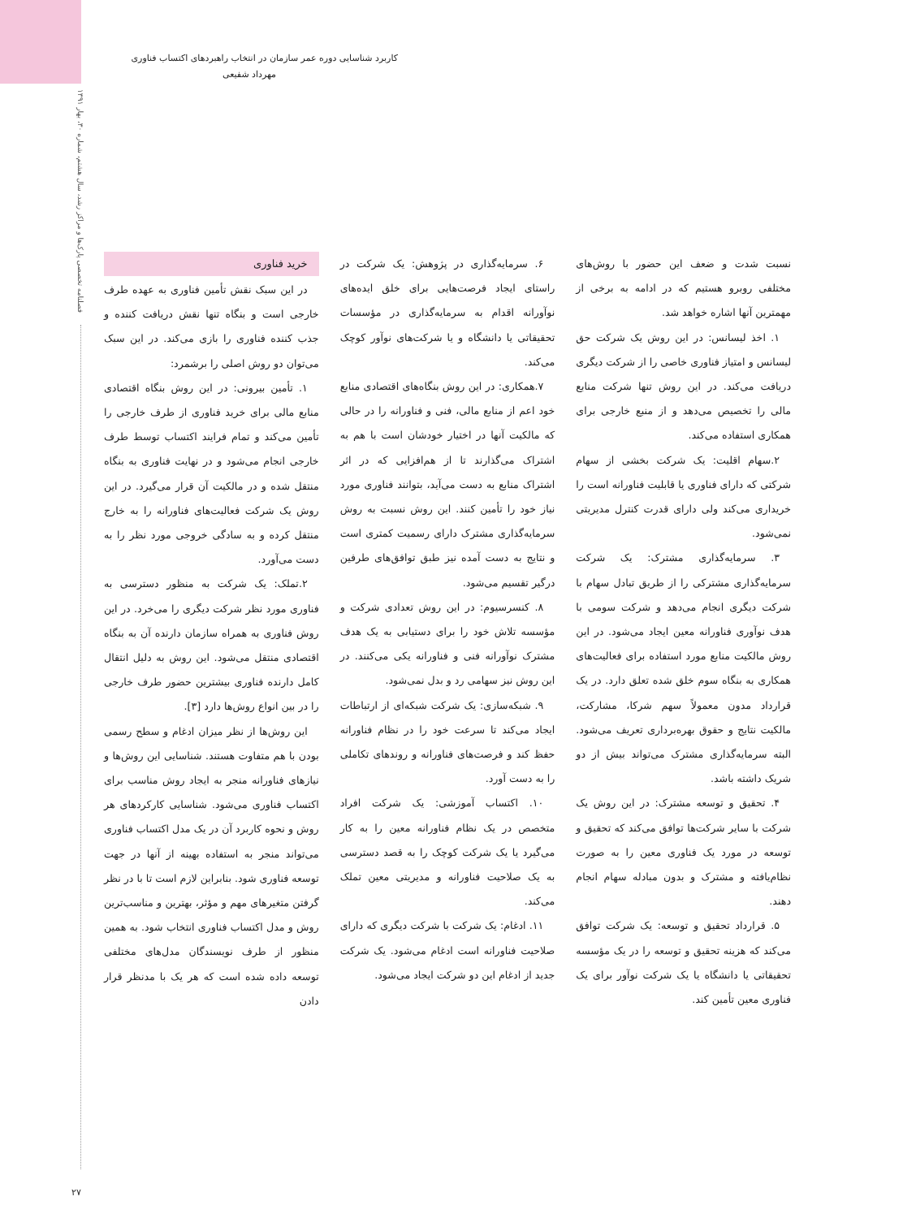فصلنامه تخصصی پارک‌ها و مراکز رشد، سال هشتم، شماره ۳۰، بهار ۱۳۹۱
کاربرد شناسایی دوره عمر سازمان در انتخاب راهبردهای اکتساب فناوری
مهرداد شفیعی
نسبت شدت و ضعف این حضور با روش‌های مختلفی روبرو هستیم که در ادامه به برخی از مهمترین آنها اشاره خواهد شد.
۱. اخذ لیسانس: در این روش یک شرکت حق لیسانس و امتیاز فناوری خاصی را از شرکت دیگری دریافت می‌کند. در این روش تنها شرکت منابع مالی را تخصیص می‌دهد و از منبع خارجی برای همکاری استفاده می‌کند.
۲.سهام اقلیت: یک شرکت بخشی از سهام شرکتی که دارای فناوری یا قابلیت فناورانه است را خریداری می‌کند ولی دارای قدرت کنترل مدیریتی نمی‌شود.
۳. سرمایه‌گذاری مشترک: یک شرکت سرمایه‌گذاری مشترکی را از طریق تبادل سهام با شرکت دیگری انجام می‌دهد و شرکت سومی با هدف نوآوری فناورانه معین ایجاد می‌شود. در این روش مالکیت منابع مورد استفاده برای فعالیت‌های همکاری به بنگاه سوم خلق شده تعلق دارد. در یک قرارداد مدون معمولاً سهم شرکا، مشارکت، مالکیت نتایج و حقوق بهره‌برداری تعریف می‌شود. البته سرمایه‌گذاری مشترک می‌تواند بیش از دو شریک داشته باشد.
۴. تحقیق و توسعه مشترک: در این روش یک شرکت با سایر شرکت‌ها توافق می‌کند که تحقیق و توسعه در مورد یک فناوری معین را به صورت نظام‌یافته و مشترک و بدون مبادله سهام انجام دهند.
۵. قرارداد تحقیق و توسعه: یک شرکت توافق می‌کند که هزینه تحقیق و توسعه را در یک مؤسسه تحقیقاتی یا دانشگاه یا یک شرکت نوآور برای یک فناوری معین تأمین کند.
۶. سرمایه‌گذاری در پژوهش: یک شرکت در راستای ایجاد فرصت‌هایی برای خلق ایده‌های نوآورانه اقدام به سرمایه‌گذاری در مؤسسات تحقیقاتی یا دانشگاه و یا شرکت‌های نوآور کوچک می‌کند.
۷.همکاری: در این روش بنگاه‌های اقتصادی منابع خود اعم از منابع مالی، فنی و فناورانه را در حالی که مالکیت آنها در اختیار خودشان است با هم به اشتراک می‌گذارند تا از هم‌افزایی که در اثر اشتراک منابع به دست می‌آید، بتوانند فناوری مورد نیاز خود را تأمین کنند. این روش نسبت به روش سرمایه‌گذاری مشترک دارای رسمیت کمتری است و نتایج به دست آمده نیز طبق توافق‌های طرفین درگیر تقسیم می‌شود.
۸. کنسرسیوم: در این روش تعدادی شرکت و مؤسسه تلاش خود را برای دستیابی به یک هدف مشترک نوآورانه فنی و فناورانه یکی می‌کنند. در این روش نیز سهامی رد و بدل نمی‌شود.
۹. شبکه‌سازی: یک شرکت شبکه‌ای از ارتباطات ایجاد می‌کند تا سرعت خود را در نظام فناورانه حفظ کند و فرصت‌های فناورانه و روندهای تکاملی را به دست آورد.
۱۰. اکتساب آموزشی: یک شرکت افراد متخصص در یک نظام فناورانه معین را به کار می‌گیرد یا یک شرکت کوچک را به قصد دسترسی به یک صلاحیت فناورانه و مدیریتی معین تملک می‌کند.
۱۱. ادغام: یک شرکت با شرکت دیگری که دارای صلاحیت فناورانه است ادغام می‌شود. یک شرکت جدید از ادغام این دو شرکت ایجاد می‌شود.
خرید فناوری
در این سبک نقش تأمین فناوری به عهده طرف خارجی است و بنگاه تنها نقش دریافت کننده و جذب کننده فناوری را بازی می‌کند. در این سبک می‌توان دو روش اصلی را برشمرد:
۱. تأمین بیرونی: در این روش بنگاه اقتصادی منابع مالی برای خرید فناوری از طرف خارجی را تأمین می‌کند و تمام فرایند اکتساب توسط طرف خارجی انجام می‌شود و در نهایت فناوری به بنگاه منتقل شده و در مالکیت آن قرار می‌گیرد. در این روش یک شرکت فعالیت‌های فناورانه را به خارج منتقل کرده و به سادگی خروجی مورد نظر را به دست می‌آورد.
۲.تملک: یک شرکت به منظور دسترسی به فناوری مورد نظر شرکت دیگری را می‌خرد. در این روش فناوری به همراه سازمان دارنده آن به بنگاه اقتصادی منتقل می‌شود. این روش به دلیل انتقال کامل دارنده فناوری بیشترین حضور طرف خارجی را در بین انواع روش‌ها دارد [۳].
این روش‌ها از نظر میزان ادغام و سطح رسمی بودن با هم متفاوت هستند. شناسایی این روش‌ها و نیازهای فناورانه منجر به ایجاد روش مناسب برای اکتساب فناوری می‌شود. شناسایی کارکردهای هر روش و نحوه کاربرد آن در یک مدل اکتساب فناوری می‌تواند منجر به استفاده بهینه از آنها در جهت توسعه فناوری شود. بنابراین لازم است تا با در نظر گرفتن متغیرهای مهم و مؤثر، بهترین و مناسب‌ترین روش و مدل اکتساب فناوری انتخاب شود. به همین منظور از طرف نویسندگان مدل‌های مختلفی توسعه داده شده است که هر یک با مدنظر قرار دادن
۲۷